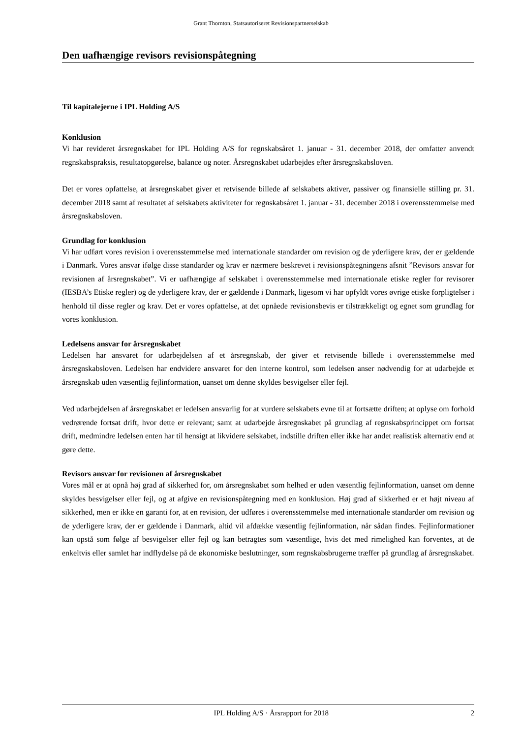Grant Thornton, Statsautoriseret Revisionspartnerselskab
Den uafhængige revisors revisionspåtegning
Til kapitalejerne i IPL Holding A/S
Konklusion
Vi har revideret årsregnskabet for IPL Holding A/S for regnskabsåret 1. januar - 31. december 2018, der omfatter anvendt regnskabspraksis, resultatopgørelse, balance og noter. Årsregnskabet udarbejdes efter årsregnskabsloven.
Det er vores opfattelse, at årsregnskabet giver et retvisende billede af selskabets aktiver, passiver og finansielle stilling pr. 31. december 2018 samt af resultatet af selskabets aktiviteter for regnskabsåret 1. januar - 31. december 2018 i overensstemmelse med årsregnskabsloven.
Grundlag for konklusion
Vi har udført vores revision i overensstemmelse med internationale standarder om revision og de yderligere krav, der er gældende i Danmark. Vores ansvar ifølge disse standarder og krav er nærmere beskrevet i revisionspåtegningens afsnit ”Revisors ansvar for revisionen af årsregnskabet”. Vi er uafhængige af selskabet i overensstemmelse med internationale etiske regler for revisorer (IESBA’s Etiske regler) og de yderligere krav, der er gældende i Danmark, ligesom vi har opfyldt vores øvrige etiske forpligtelser i henhold til disse regler og krav. Det er vores opfattelse, at det opnåede revisionsbevis er tilstrækkeligt og egnet som grundlag for vores konklusion.
Ledelsens ansvar for årsregnskabet
Ledelsen har ansvaret for udarbejdelsen af et årsregnskab, der giver et retvisende billede i overensstemmelse med årsregnskabsloven. Ledelsen har endvidere ansvaret for den interne kontrol, som ledelsen anser nødvendig for at udarbejde et årsregnskab uden væsentlig fejlinformation, uanset om denne skyldes besvigelser eller fejl.
Ved udarbejdelsen af årsregnskabet er ledelsen ansvarlig for at vurdere selskabets evne til at fortsætte driften; at oplyse om forhold vedrørende fortsat drift, hvor dette er relevant; samt at udarbejde årsregnskabet på grundlag af regnskabsprincippet om fortsat drift, medmindre ledelsen enten har til hensigt at likvidere selskabet, indstille driften eller ikke har andet realistisk alternativ end at gøre dette.
Revisors ansvar for revisionen af årsregnskabet
Vores mål er at opnå høj grad af sikkerhed for, om årsregnskabet som helhed er uden væsentlig fejlinformation, uanset om denne skyldes besvigelser eller fejl, og at afgive en revisionspåtegning med en konklusion. Høj grad af sikkerhed er et højt niveau af sikkerhed, men er ikke en garanti for, at en revision, der udføres i overensstemmelse med internationale standarder om revision og de yderligere krav, der er gældende i Danmark, altid vil afdække væsentlig fejlinformation, når sådan findes. Fejlinformationer kan opstå som følge af besvigelser eller fejl og kan betragtes som væsentlige, hvis det med rimelighed kan forventes, at de enkeltvis eller samlet har indflydelse på de økonomiske beslutninger, som regnskabsbrugerne træffer på grundlag af årsregnskabet.
IPL Holding A/S · Årsrapport for 2018 2